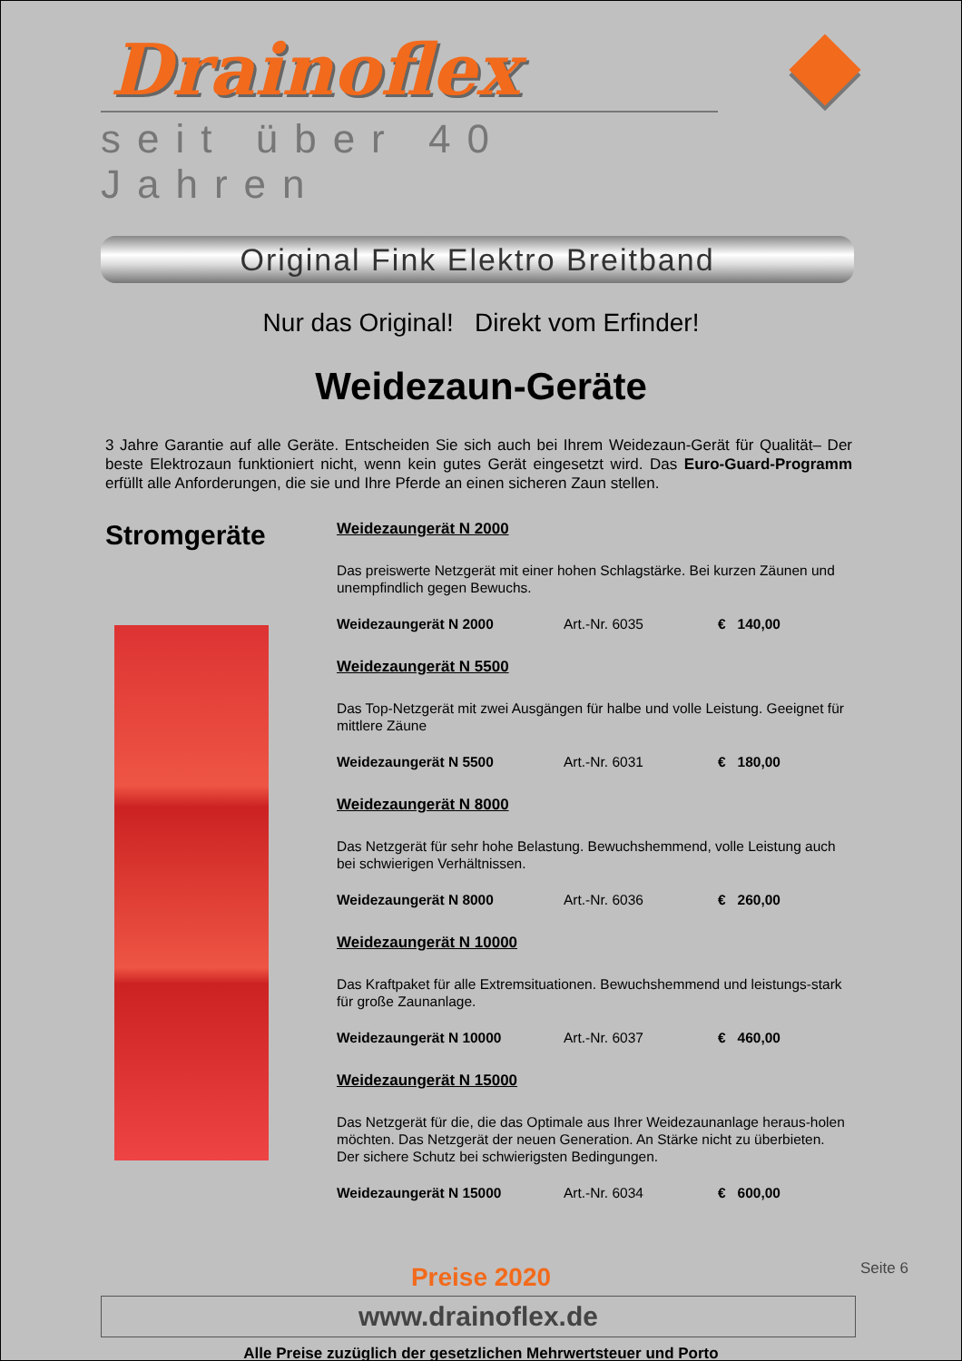Drainoflex
seit über 40 Jahren
Original Fink Elektro Breitband
Nur das Original! Direkt vom Erfinder!
Weidezaun-Geräte
3 Jahre Garantie auf alle Geräte. Entscheiden Sie sich auch bei Ihrem Weidezaun-Gerät für Qualität– Der beste Elektrozaun funktioniert nicht, wenn kein gutes Gerät eingesetzt wird. Das Euro-Guard-Programm erfüllt alle Anforderungen, die sie und Ihre Pferde an einen sicheren Zaun stellen.
Stromgeräte
Weidezaungerät N 2000
Das preiswerte Netzgerät mit einer hohen Schlagstärke. Bei kurzen Zäunen und unempfindlich gegen Bewuchs.
Weidezaungerät N 2000 Art.-Nr. 6035 € 140,00
Weidezaungerät N 5500
Das Top-Netzgerät mit zwei Ausgängen für halbe und volle Leistung. Geeignet für mittlere Zäune
Weidezaungerät N 5500 Art.-Nr. 6031 € 180,00
Weidezaungerät N 8000
Das Netzgerät für sehr hohe Belastung. Bewuchshemmend, volle Leistung auch bei schwierigen Verhältnissen.
Weidezaungerät N 8000 Art.-Nr. 6036 € 260,00
Weidezaungerät N 10000
Das Kraftpaket für alle Extremsituationen. Bewuchshemmend und leistungs-stark für große Zaunanlage.
Weidezaungerät N 10000 Art.-Nr. 6037 € 460,00
Weidezaungerät N 15000
Das Netzgerät für die, die das Optimale aus Ihrer Weidezaunanlage heraus-holen möchten. Das Netzgerät der neuen Generation. An Stärke nicht zu überbieten. Der sichere Schutz bei schwierigsten Bedingungen.
Weidezaungerät N 15000 Art.-Nr. 6034 € 600,00
Preise 2020
www.drainoflex.de
Seite 6
Alle Preise zuzüglich der gesetzlichen Mehrwertsteuer und Porto